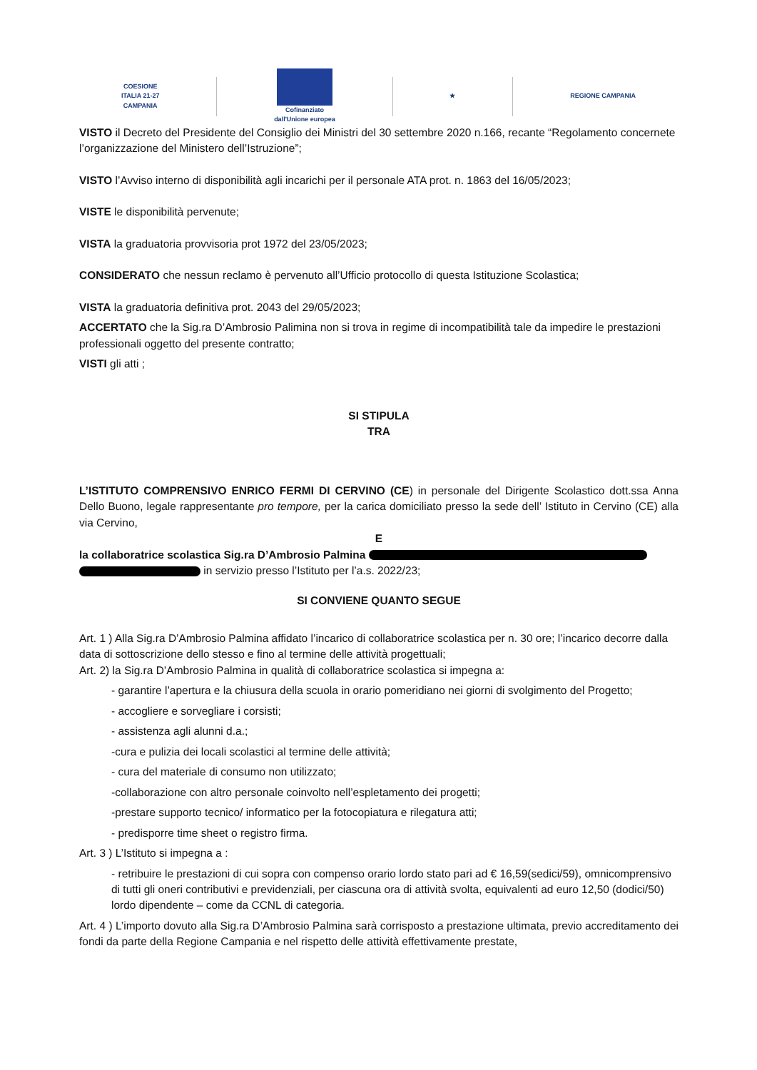COESIONE
ITALIA 21-27
CAMPANIA
Cofinanziato
dall'Unione europea
★ REGIONE CAMPANIA
VISTO il Decreto del Presidente del Consiglio dei Ministri del 30 settembre 2020 n.166, recante “Regolamento concernete l’organizzazione del Ministero dell’Istruzione”;
VISTO l’Avviso interno di disponibilità agli incarichi per il personale ATA prot. n. 1863 del 16/05/2023;
VISTE le disponibilità pervenute;
VISTA la graduatoria provvisoria prot 1972 del 23/05/2023;
CONSIDERATO che nessun reclamo è pervenuto all’Ufficio protocollo di questa Istituzione Scolastica;
VISTA la graduatoria definitiva prot. 2043 del 29/05/2023;
ACCERTATO che la Sig.ra D’Ambrosio Palimina non si trova in regime di incompatibilità tale da impedire le prestazioni professionali oggetto del presente contratto;
VISTI gli atti ;
SI STIPULA
TRA
L’ISTITUTO COMPRENSIVO ENRICO FERMI DI CERVINO (CE) in personale del Dirigente Scolastico dott.ssa Anna Dello Buono, legale rappresentante pro tempore, per la carica domiciliato presso la sede dell’ Istituto in Cervino (CE) alla via Cervino,
E
la collaboratrice scolastica Sig.ra D’Ambrosio Palmina
in servizio presso l’Istituto per l’a.s. 2022/23;
SI CONVIENE QUANTO SEGUE
Art. 1 ) Alla Sig.ra D’Ambrosio Palmina affidato l’incarico di collaboratrice scolastica per n. 30 ore; l’incarico decorre dalla data di sottoscrizione dello stesso e fino al termine delle attività progettuali;
Art. 2) la Sig.ra D’Ambrosio Palmina in qualità di collaboratrice scolastica si impegna a:
- garantire l’apertura e la chiusura della scuola in orario pomeridiano nei giorni di svolgimento del Progetto;
- accogliere e sorvegliare i corsisti;
- assistenza agli alunni d.a.;
-cura e pulizia dei locali scolastici al termine delle attività;
- cura del materiale di consumo non utilizzato;
-collaborazione con altro personale coinvolto nell’espletamento dei progetti;
-prestare supporto tecnico/ informatico per la fotocopiatura e rilegatura atti;
- predisporre time sheet o registro firma.
Art. 3 ) L’Istituto si impegna a :
- retribuire le prestazioni di cui sopra con compenso orario lordo stato pari ad € 16,59(sedici/59), omnicomprensivo di tutti gli oneri contributivi e previdenziali, per ciascuna ora di attività svolta, equivalenti ad euro 12,50 (dodici/50) lordo dipendente – come da CCNL di categoria.
Art. 4 ) L’importo dovuto alla Sig.ra D’Ambrosio Palmina sarà corrisposto a prestazione ultimata, previo accreditamento dei fondi da parte della Regione Campania e nel rispetto delle attività effettivamente prestate,